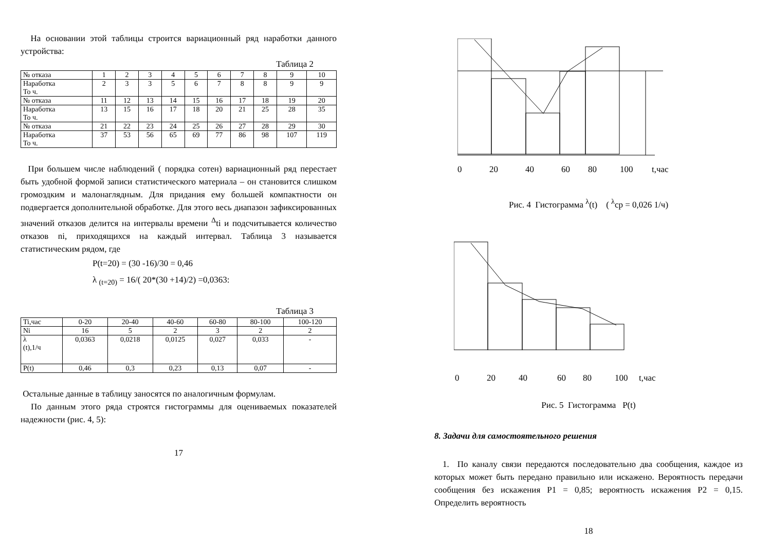На основании этой таблицы строится вариационный ряд наработки данного устройства:
Таблица 2
| № отказа | 1 | 2 | 3 | 4 | 5 | 6 | 7 | 8 | 9 | 10 |
| Наработка То ч. | 2 | 3 | 3 | 5 | 6 | 7 | 8 | 8 | 9 | 9 |
| № отказа | 11 | 12 | 13 | 14 | 15 | 16 | 17 | 18 | 19 | 20 |
| Наработка То ч. | 13 | 15 | 16 | 17 | 18 | 20 | 21 | 25 | 28 | 35 |
| № отказа | 21 | 22 | 23 | 24 | 25 | 26 | 27 | 28 | 29 | 30 |
| Наработка То ч. | 37 | 53 | 56 | 65 | 69 | 77 | 86 | 98 | 107 | 119 |
При большем числе наблюдений ( порядка сотен) вариационный ряд перестает быть удобной формой записи статистического материала – он становится слишком громоздким и малонаглядным. Для придания ему большей компактности он подвергается дополнительной обработке. Для этого весь диапазон зафиксированных значений отказов делится на интервалы времени <sup>Δ</sup>ti и подсчитывается количество отказов ni, приходящихся на каждый интервал. Таблица 3 называется статистическим рядом, где
P(t=20) = (30 -16)/30 = 0,46
λ <sub>(t=20)</sub> = 16/( 20*(30 +14)/2) =0,0363:
Таблица 3
| Ti,час | 0-20 | 20-40 | 40-60 | 60-80 | 80-100 | 100-120 |
| Ni | 16 | 5 | 2 | 3 | 2 | 2 |
| λ (t),1/ч | 0,0363 | 0,0218 | 0,0125 | 0,027 | 0,033 | - |
| P(t) | 0,46 | 0,3 | 0,23 | 0,13 | 0,07 | - |
Остальные данные в таблицу заносятся по аналогичным формулам.
По данным этого ряда строятся гистограммы для оцениваемых показателей надежности (рис. 4, 5):
17
0 20 40 60 80 100 t,час
Рис. 4 Гистограмма <sup>λ</sup>(t) ( <sup>λ</sup>ср = 0,026 1/ч)
0 20 40 60 80 100 t,час
Рис. 5 Гистограмма P(t)
8. Задачи для самостоятельного решения
1. По каналу связи передаются последовательно два сообщения, каждое из которых может быть передано правильно или искажено. Вероятность передачи сообщения без искажения Р1 = 0,85; вероятность искажения Р2 = 0,15. Определить вероятность
18